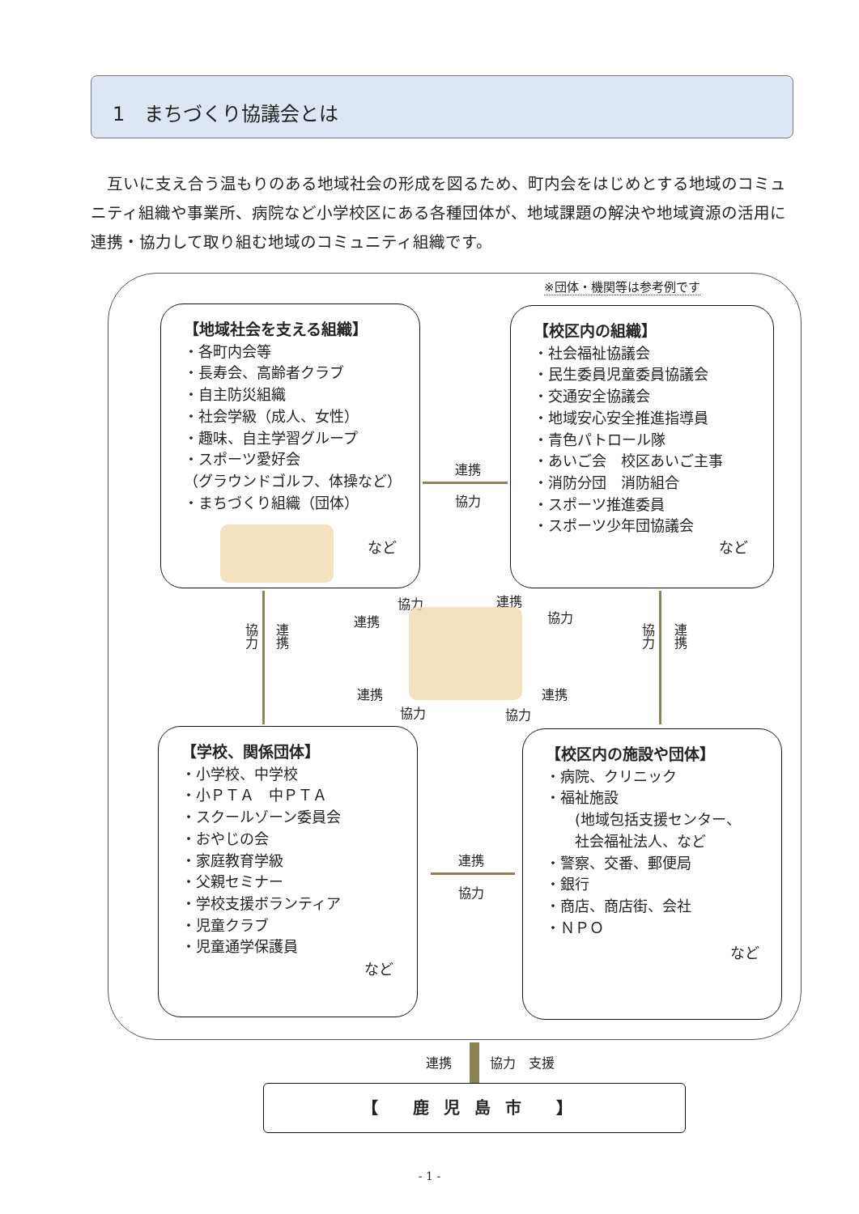1　まちづくり協議会とは
互いに支え合う温もりのある地域社会の形成を図るため、町内会をはじめとする地域のコミュニティ組織や事業所、病院など小学校区にある各種団体が、地域課題の解決や地域資源の活用に連携・協力して取り組む地域のコミュニティ組織です。
※団体・機関等は参考例です
【地域社会を支える組織】
・各町内会等
・長寿会、高齢者クラブ
・自主防災組織
・社会学級（成人、女性）
・趣味、自主学習グループ
・スポーツ愛好会
（グラウンドゴルフ、体操など）
・まちづくり組織（団体）
など
【校区内の組織】
・社会福祉協議会
・民生委員児童委員協議会
・交通安全協議会
・地域安心安全推進指導員
・青色パトロール隊
・あいご会　校区あいご主事
・消防分団　消防組合
・スポーツ推進委員
・スポーツ少年団協議会
など
連携
協力
協力
連携
協力
連携
協力
連携
連携
協力
連携
協力
連携
協力
【学校、関係団体】
・小学校、中学校
・小ＰＴＡ　中ＰＴＡ
・スクールゾーン委員会
・おやじの会
・家庭教育学級
・父親セミナー
・学校支援ボランティア
・児童クラブ
・児童通学保護員
など
連携
協力
【校区内の施設や団体】
・病院、クリニック
・福祉施設
　　(地域包括支援センター、
　　社会福祉法人、など
・警察、交番、郵便局
・銀行
・商店、商店街、会社
・ＮＰＯ
など
連携 協力　支援
【 鹿児島市 】
- 1 -